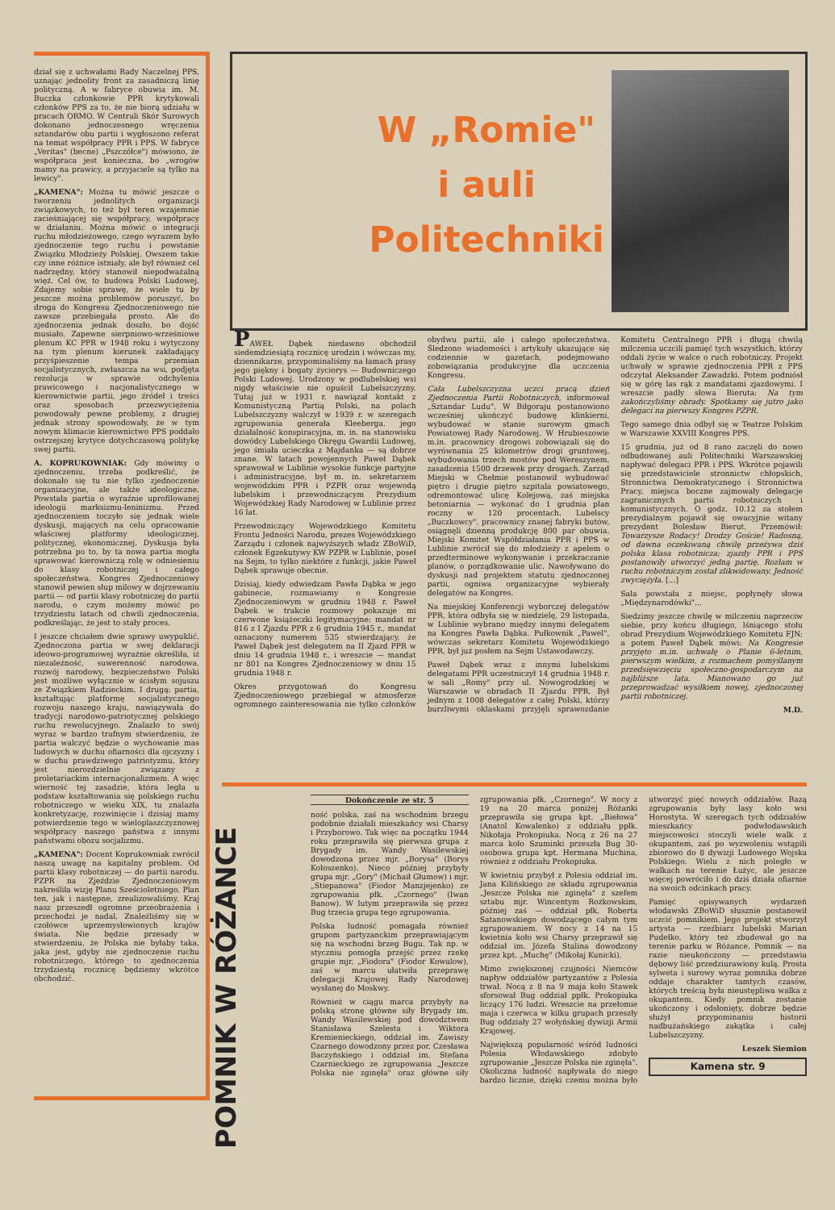dział się z uchwałami Rady Naczelnej PPS, uznając jednolity front za zasadniczą linię polityczną. A w fabryce obuwia im. M. Buczka członkowie PPR krytykowali członków PPS za to, że nie biorą udziału w pracach ORMO. W Centrali Skór Surowych dokonano jednoczesnego wręczenia sztandarów obu partii i wygłoszono referat na temat współpracy PPR i PPS. W fabryce „Veritas" (becne) „Pszczółce") mówiono, że współpraca jest konieczna, bo „wrogów mamy na prawicy, a przyjaciele są tylko na lewicy".
„KAMENA": Można tu mówić jeszcze o tworzeniu jednolitych organizacji związkowych, to też był teren wzajemnie zacieśniającej się współpracy, współpracy w działaniu. Można mówić o integracji ruchu młodzieżowego, czego wyrazem było zjednoczenie tego ruchu i powstanie Związku Młodzieży Polskiej. Owszem takie czy inne różnice istniały, ale był również cel nadrzędny, który stanowił niepodważalną więź. Cel ów, to budowa Polski Ludowej. Zdajemy sobie sprawę, że wiele tu by jeszcze można problemów poruszyć, bo droga do Kongresu Zjednoczeniowego nie zawsze przebiegała prosto. Ale do zjednoczenia jednak doszło, bo dojść musiało. Zapewne sierpniowo-wrześniowe plenum KC PPR w 1948 roku i wytyczony na tym plenum kierunek zakładający przyśpieszenie tempa przemian socjalistycznych, zwłaszcza na wsi, podjęta rezolucja w sprawie odchylenia prawicowego i nacjonalistycznego w kierownictwie partii, jego źródeł i treści oraz sposobach przezwyciężenia powodowały pewne problemy, z drugiej jednak strony spowodowały, że w tym nowym klimacie kierownictwo PPS poddało ostrzejszej krytyce dotychczasową politykę swej partii.
A. KOPRUKOWNIAK: Gdy mówimy o zjednoczeniu, trzeba podkreślić, że dokonało się tu nie tylko zjednoczenie organizacyjne, ale także ideologiczne. Powstała partia o wyraźnie uprofilowanej ideologii marksizmu-leninizmu. Przed zjednoczeniem toczyło się jednak wiele dyskusji, mających na celu opracowanie właściwej platformy ideologicznej, politycznej, ekonomicznej. Dyskusja była potrzebna po to, by ta nowa partia mogła sprawować kierowniczą rolę w odniesieniu do klasy robotniczej i całego społeczeństwa. Kongres Zjednoczeniowy stanowił pewien słup milowy w dojrzewaniu partii — od partii klasy robotniczej do partii narodu, o czym możemy mówić po trzydziestu latach od chwili zjednoczenia, podkreślając, że jest to stały proces.
I jeszcze chciałem dwie sprawy uwypuklić. Zjednoczona partia w swej deklaracji ideowo-programowej wyraźnie określiła, iż niezależność, suwerenność narodowa, rozwój narodowy, bezpieczeństwo Polski jest możliwe wyłącznie w ścisłym sojuszu ze Związkiem Radzieckim. I drugą: partia, kształtując platformę socjalistycznego rozwoju naszego kraju, nawiązywała do tradycji narodowo-patriotycznej polskiego ruchu rewolucyjnego. Znalazło to swój wyraz w bardzo trafnym stwierdzeniu, że partia walczyć będzie o wychowanie mas ludowych w duchu ofiarności dla ojczyzny i w duchu prawdziwego patriotyzmu, który jest nierozdzielnie związany z proletariackim internacjonalizmem. A więc wierność tej zasadzie, która legła u podstaw kształtowania się polskiego ruchu robotniczego w wieku XIX, tu znalazła konkretyzację, rozwinięcie i dzisiaj mamy potwierdzenie tego w wieloplaszczyznowej współpracy naszego państwa z innymi państwami obozu socjalizmu.
„KAMENA": Docent Koprukowniak zwrócił naszą uwagę na kapitalny problem. Od partii klasy robotniczej — do partii narodu. PZPR na Zjeździe Zjednoczeniowym nakreśliła wizję Planu Sześcioletniego. Plan ten, jak i następne, zrealizowaliśmy. Kraj nasz przeszedł ogromne przeobrażenia i przechodzi je nadal. Znaleźliśmy się w czołówce uprzemysłowionych krajów świata. Nie będzie przesady w stwierdzeniu, że Polska nie byłaby taka, jaka jest, gdyby nie zjednoczenie ruchu robotniczego, którego to zjednoczenia trzydziestą rocznicę będziemy wkrótce obchodzić.
W „Romie"
i auli
Politechniki
PAWEŁ Dąbek niedawno obchodził siedemdziesiątą rocznicę urodzin i wówczas my, dziennikarze, przypominaliśmy na łamach prasy jego piękny i bogaty życiorys — Budowniczego Polski Ludowej. Urodzony w podlubelskiej wsi nigdy właściwie nie opuścił Lubelszczyzny. Tutaj już w 1931 r. nawiązał kontakt z Komunistyczną Partią Polski, na polach Lubelszczyzny walczył w 1939 r. w szeregach zgrupowania generała Kleeberga, jego działalność konspiracyjna, m. in. na stanowisku dowódcy Lubelskiego Okręgu Gwardii Ludowej, jego śmiała ucieczka z Majdanka — są dobrze znane. W latach powojennych Paweł Dąbek sprawował w Lublinie wysokie funkcje partyjne i administracyjne, był m. in. sekretarzem wojewódzkim PPR i PZPR oraz wojewodą lubelskim i przewodniczącym Prezydium Wojewódzkiej Rady Narodowej w Lublinie przez 16 lat.
Przewodniczący Wojewódzkiego Komitetu Frontu Jedności Narodu, prezes Wojewódzkiego Zarządu i członek najwyższych władz ZBoWiD, członek Egzekutywy KW PZPR w Lublinie, poseł na Sejm, to tylko niektóre z funkcji, jakie Paweł Dąbek sprawuje obecnie.
Dzisiaj, kiedy odwiedzam Pawła Dąbka w jego gabinecie, rozmawiamy o Kongresie Zjednoczeniowym w grudniu 1948 r. Paweł Dąbek w trakcie rozmowy pokazuje mi czerwone książeczki legitymacyjne: mandat nr 816 z I Zjazdu PPR z 6 grudnia 1945 r., mandat oznaczony numerem 535 stwierdzający, że Paweł Dąbek jest delegatem na II Zjazd PPR w dniu 14 grudnia 1948 r., i wreszcie — mandat nr 801 na Kongres Zjednoczeniowy w dniu 15 grudnia 1948 r.
Okres przygotowań do Kongresu Zjednoczeniowego przebiegał w atmosferze ogromnego zainteresowania nie tylko członków obydwu partii, ale i całego społeczeństwa. Śledzono wiadomości i artykuły ukazujące się codziennie w gazetach, podejmowano zobowiązania produkcyjne dla uczczenia Kongresu.
Cała Lubelszczyzna uczci pracą dzień Zjednoczenia Partii Robotniczych, informował „Sztandar Ludu". W Biłgoraju postanowiono wcześniej ukończyć budowę klinkierni, wybudować w stanie surowym gmach Powiatowej Rady Narodowej. W Hrubieszowie m.in. pracownicy drogowi zobowiązali się do wyrównania 25 kilometrów drogi gruntowej, wybudowania trzech mostów pod Wereszynem, zasadzenia 1500 drzewek przy drogach. Zarząd Miejski w Chełmie postanowił wybudować piętro i drugie piętro szpitala powiatowego, odremontować ulicę Kolejową, zaś miejska betoniarnia — wykonać do 1 grudnia plan roczny w 120 procentach. Lubelscy „Buczkowcy", pracownicy znanej fabryki butów, osiągnęli dzienną produkcję 800 par obuwia. Miejski Komitet Współdziałania PPR i PPS w Lublinie zwrócił się do młodzieży z apelem o przedterminowe wykonywanie i przekraczanie planów, o porządkowanie ulic. Nawoływano do dyskusji nad projektem statutu zjednoczonej partii, ogniwa organizacyjne wybierały delegatów na Kongres.
Na miejskiej Konferencji wyborczej delegatów PPR, która odbyła się w niedzielę, 29 listopada, w Lublinie wybrano między innymi delegatem na Kongres Pawła Dąbka. Pułkownik „Pawel", wówczas sekretarz Komitetu Wojewódzkiego PPR, był już posłem na Sejm Ustawodawczy.
Paweł Dąbek wraz z innymi lubelskimi delegatami PPR uczestniczył 14 grudnia 1948 r. w sali „Romy" przy ul. Nowogrodzkiej w Warszawie w obradach II Zjazdu PPR. Był jednym z 1008 delegatów z całej Polski, którzy burzliwymi oklaskami przyjęli sprawozdanie Komitetu Centralnego PPR i długą chwilą milczenia uczcili pamięć tych wszystkich, którzy oddali życie w walce o ruch robotniczy. Projekt uchwały w sprawie zjednoczenia PPR z PPS odczytał Aleksander Zawadzki. Potem podniósł się w górę las rąk z mandatami zjazdowymi. I wreszcie padły słowa Bieruta: Na tym zakończyliśmy obrady. Spotkamy się jutro jako delegaci na pierwszy Kongres PZPR.
Tego samego dnia odbył się w Teatrze Polskim w Warszawie XXVIII Kongres PPS.
15 grudnia, już od 8 rano zaczęli do nowo odbudowanej auli Politechniki Warszawskiej napływać delegaci PPR i PPS. Wkrótce pojawili się przedstawiciele stronnictw chłopskich, Stronnictwa Demokratycznego i Stronnictwa Pracy, miejsca boczne zajmowały delegacje zagranicznych partii robotniczych i komunistycznych. O godz. 10.12 za stołem prezydialnym pojawił się owacyjnie witany prezydent Bolesław Bierut. Przemówił: Towarzysze Rodacy! Drodzy Goście! Radosną, od dawna oczekiwaną chwilę przeżywa dziś polska klasa robotnicza; zjazdy PPR i PPS postanowiły utworzyć jedną partię. Rozłam w ruchu robotniczym został zlikwidowany. Jedność zwyciężyła. [...]
Sala powstała z miejsc, popłynęły słowa „Międzynarodówki"...
Siedzimy jeszcze chwilę w milczeniu naprzeciw siebie, przy końcu długiego, lśniącego stołu obrad Prezydium Wojewódzkiego Komitetu FJN; a potem Paweł Dąbek mówi: Na Kongresie przyjęto m.in. uchwałę o Planie 6-letnim, pierwszym wielkim, z rozmachem pomyślanym przedsięwzięciu społeczno-gospodarczym na najbliższe lata. Mianowano go już przeprowadzać wysiłkiem nowej, zjednoczonej partii robotniczej.
M.D.
POMNIK W RÓŻANCE
Dokończenie ze str. 5
ność polska, zaś na wschodnim brzegu podobnie działali mieszkańcy wsi Charsy i Przyborowo. Tak więc na początku 1944 roku przeprawiła się pierwsza grupa z Brygady im. Wandy Wasilewskiej dowodzona przez mjr. „Borysa" (Borys Kołoszenko). Nieco później przybyły grupa mjr. „Gory" (Michaił Głumow) i mjr. „Stiepanowa" (Fiodor Manzjejenko) ze zgrupowania płk. „Czornego" (Iwan Banow). W lutym przeprawiła się przez Bug trzecia grupa tego zgrupowania.
Polska ludność pomagała również grupom partyzanckim przeprawiającym się na wschodni brzeg Bugu. Tak np. w styczniu pomogła przejść przez rzekę grupie mjr. „Fiodora" (Fiodor Kowalow), zaś w marcu ułatwiła przeprawę delegacji Krajowej Rady Narodowej wysłanej do Moskwy.
Również w ciągu marca przybyły na polską stronę główne siły Brygady im. Wandy Wasilewskiej pod dowództwem Stanisława Szelesta i Wiktora Kremienieckiego, oddział im. Zawiszy Czarnego dowodzony przez por. Czesława Baczyńskiego i oddział im. Stefana Czarnieckiego ze zgrupowania „Jeszcze Polska nie zginęła" oraz główne siły zgrupowania płk. „Czornego". W nocy z 19 na 20 marca poniżej Różanki przeprawiła się grupa kpt. „Biełowa" (Anatol Kowalenko) z oddziału ppłk. Nikołaja Prokopiuka. Nocą z 26 na 27 marca koło Szuminki przeszła Bug 30-osobowa grupa kpt. Hermana Muchina, również z oddziału Prokopiuka.
W kwietniu przybył z Polesia oddział im. Jana Kilińskiego ze składu zgrupowania „Jeszcze Polska nie zginęła" z szefem sztabu mjr. Wincentym Rożkowskim, później zaś — oddział płk. Roberta Satanowskiego dowodzącego całym tym zgrupowaniem. W nocy z 14 na 15 kwietnia koło wsi Charsy przeprawił się oddział im. Józefa Stalina dowodzony przez kpt. „Muchę" (Mikołaj Kunicki).
Mimo zwiększonej czujności Niemców napływ oddziałów partyzantów z Polesia trwał. Nocą z 8 na 9 maja koło Stawek sforsował Bug oddział ppłk. Prokopiuka liczący 176 ludzi. Wreszcie na przełomie maja i czerwca w kilku grupach przeszły Bug oddziały 27 wołyńskiej dywizji Armii Krajowej.
Największą popularność wśród ludności Polesia Włodawskiego zdobyło zgrupowanie „Jeszcze Polska nie zginęła". Okoliczna ludność napływała do niego bardzo licznie, dzięki czemu można było utworzyć pięć nowych oddziałów. Bazą zgrupowania były lasy koło wsi Horostyta. W szeregach tych oddziałów mieszkańcy podwłodawskich miejscowości stoczyli wiele walk z okupantem, zaś po wyzwoleniu wstąpili zbiorowo do 8 dywizji Ludowego Wojska Polskiego. Wielu z nich poległo w walkach na terenie Łużyc, ale jeszcze więcej powróciło i do dziś działa ofiarnie na swoich odcinkach pracy.
Pamięć opisywanych wydarzeń włodawski ZBoWiD słusznie postanowił uczcić pomnikiem. Jego projekt stworzył artysta — rzeźbiarz lubelski Marian Pudełko, który też zbudował go na terenie parku w Różance. Pomnik — na razie nieukończony — przedstawia dębowy liść przedziurawiony kulą. Prosta sylweta i surowy wyraz pomnika dobrze oddaje charakter tamtych czasów, których treścią była nieustępliwa walka z okupantem. Kiedy pomnik zostanie ukończony i odsłonięty, dobrze będzie służył przypominaniu historii nadbużańskiego zakątka i całej Lubelszczyzny.
Leszek Siemion
Kamena str. 9